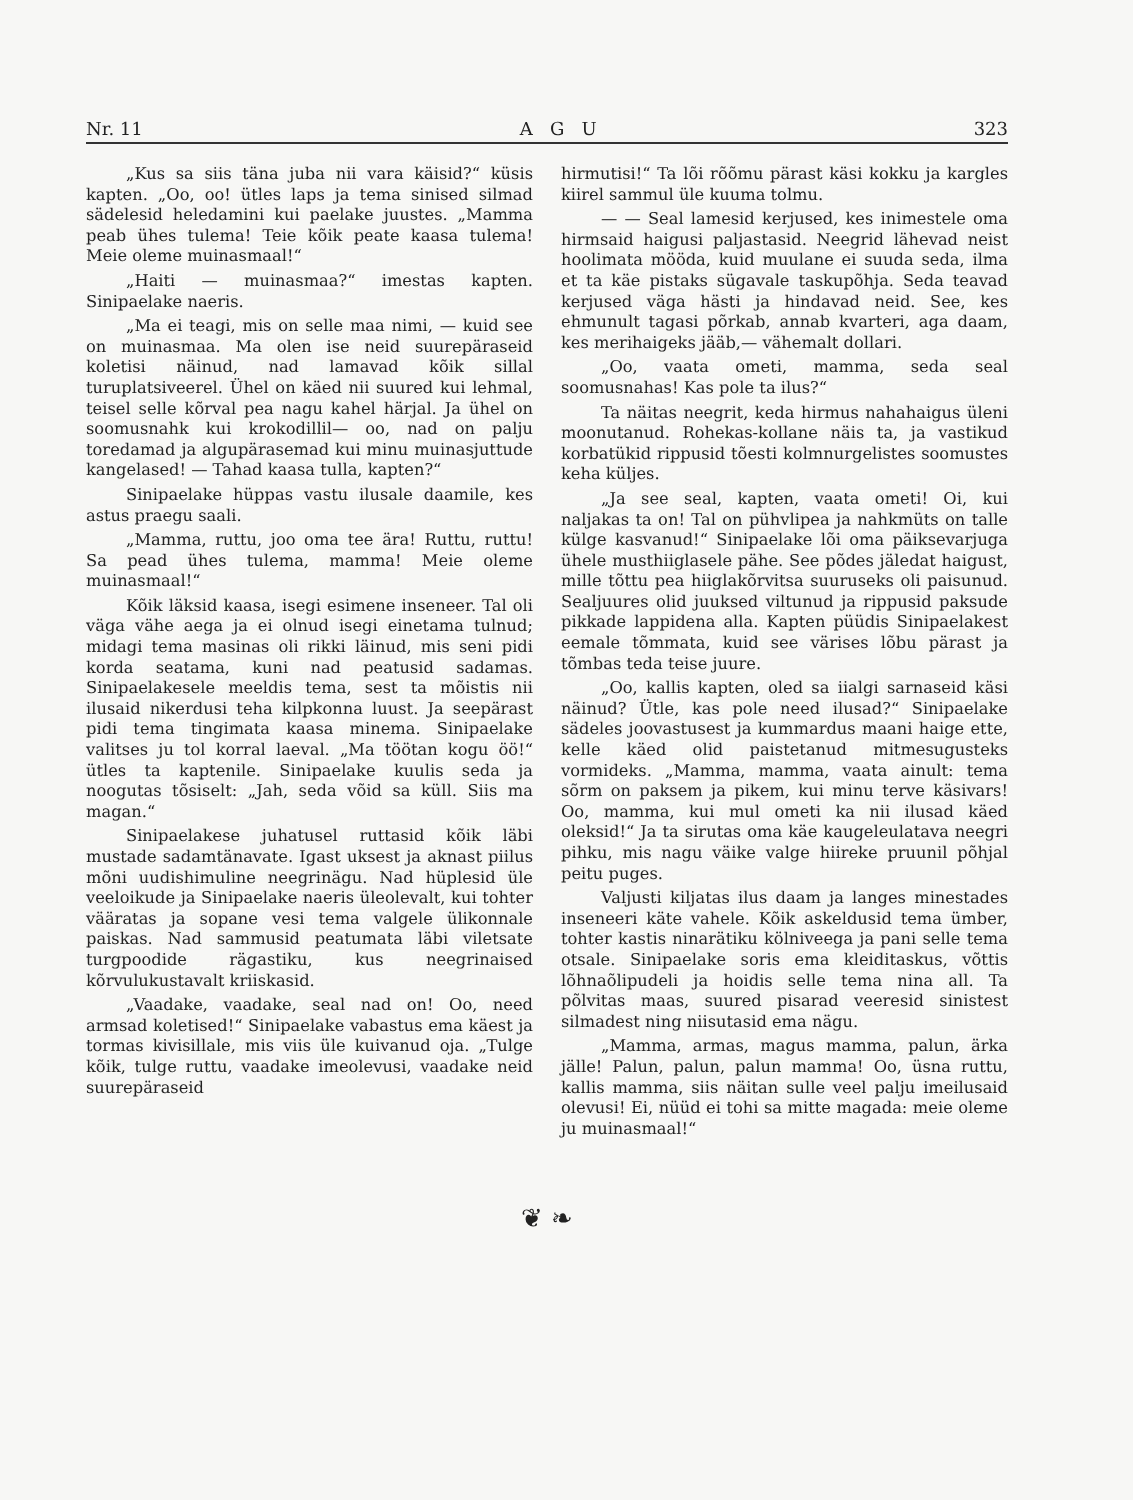Nr. 11 A G U 323
„Kus sa siis täna juba nii vara käisid?“ küsis kapten. „Oo, oo! ütles laps ja tema sinised silmad sädelesid heledamini kui paelake juustes. „Mamma peab ühes tulema! Teie kõik peate kaasa tulema! Meie oleme muinasmaal!“
„Haiti — muinasmaa?“ imestas kapten. Sinipaelake naeris.
„Ma ei teagi, mis on selle maa nimi, — kuid see on muinasmaa. Ma olen ise neid suurepäraseid koletisi näinud, nad lamavad kõik sillal turuplatsiveerel. Ühel on käed nii suured kui lehmal, teisel selle kõrval pea nagu kahel härjal. Ja ühel on soomusnahk kui krokodillil— oo, nad on palju toredamad ja algupärasemad kui minu muinasjuttude kangelased! — Tahad kaasa tulla, kapten?“
Sinipaelake hüppas vastu ilusale daamile, kes astus praegu saali.
„Mamma, ruttu, joo oma tee ära! Ruttu, ruttu! Sa pead ühes tulema, mamma! Meie oleme muinasmaal!“
Kõik läksid kaasa, isegi esimene inseneer. Tal oli väga vähe aega ja ei olnud isegi einetama tulnud; midagi tema masinas oli rikki läinud, mis seni pidi korda seatama, kuni nad peatusid sadamas. Sinipaelakesele meeldis tema, sest ta mõistis nii ilusaid nikerdusi teha kilpkonna luust. Ja seepärast pidi tema tingimata kaasa minema. Sinipaelake valitses ju tol korral laeval. „Ma töötan kogu öö!“ ütles ta kaptenile. Sinipaelake kuulis seda ja noogutas tõsiselt: „Jah, seda võid sa küll. Siis ma magan.“
Sinipaelakese juhatusel ruttasid kõik läbi mustade sadamtänavate. Igast uksest ja aknast piilus mõni uudishimuline neegrinägu. Nad hüplesid üle veeloikude ja Sinipaelake naeris üleolevalt, kui tohter vääratas ja sopane vesi tema valgele ülikonnale paiskas. Nad sammusid peatumata läbi viletsate turgpoodide rägastiku, kus neegrinaised kõrvulukustavalt kriiskasid.
„Vaadake, vaadake, seal nad on! Oo, need armsad koletised!“ Sinipaelake vabastus ema käest ja tormas kivisillale, mis viis üle kuivanud oja. „Tulge kõik, tulge ruttu, vaadake imeolevusi, vaadake neid suurepäraseid
hirmutisi!“ Ta lõi rõõmu pärast käsi kokku ja kargles kiirel sammul üle kuuma tolmu.
— — Seal lamesid kerjused, kes inimestele oma hirmsaid haigusi paljastasid. Neegrid lähevad neist hoolimata mööda, kuid muulane ei suuda seda, ilma et ta käe pistaks sügavale taskupõhja. Seda teavad kerjused väga hästi ja hindavad neid. See, kes ehmunult tagasi põrkab, annab kvarteri, aga daam, kes merihaigeks jääb,— vähemalt dollari.
„Oo, vaata ometi, mamma, seda seal soomusnahas! Kas pole ta ilus?“
Ta näitas neegrit, keda hirmus nahahaigus üleni moonutanud. Rohekas-kollane näis ta, ja vastikud korbatükid rippusid tõesti kolmnurgelistes soomustes keha küljes.
„Ja see seal, kapten, vaata ometi! Oi, kui naljakas ta on! Tal on pühvlipea ja nahkmüts on talle külge kasvanud!“ Sinipaelake lõi oma päiksevarjuga ühele musthiiglasele pähe. See põdes jäledat haigust, mille tõttu pea hiiglakõrvitsa suuruseks oli paisunud. Sealjuures olid juuksed viltunud ja rippusid paksude pikkade lappidena alla. Kapten püüdis Sinipaelakest eemale tõmmata, kuid see värises lõbu pärast ja tõmbas teda teise juure.
„Oo, kallis kapten, oled sa iialgi sarnaseid käsi näinud? Ütle, kas pole need ilusad?“ Sinipaelake sädeles joovastusest ja kummardus maani haige ette, kelle käed olid paistetanud mitmesugusteks vormideks. „Mamma, mamma, vaata ainult: tema sõrm on paksem ja pikem, kui minu terve käsivars! Oo, mamma, kui mul ometi ka nii ilusad käed oleksid!“ Ja ta sirutas oma käe kaugeleulatava neegri pihku, mis nagu väike valge hiireke pruunil põhjal peitu puges.
Valjusti kiljatas ilus daam ja langes minestades inseneeri käte vahele. Kõik askeldusid tema ümber, tohter kastis ninarätiku kölniveega ja pani selle tema otsale. Sinipaelake soris ema kleiditaskus, võttis lõhnaõlipudeli ja hoidis selle tema nina all. Ta põlvitas maas, suured pisarad veeresid sinistest silmadest ning niisutasid ema nägu.
„Mamma, armas, magus mamma, palun, ärka jälle! Palun, palun, palun mamma! Oo, üsna ruttu, kallis mamma, siis näitan sulle veel palju imeilusaid olevusi! Ei, nüüd ei tohi sa mitte magada: meie oleme ju muinasmaal!“
❦ ❧